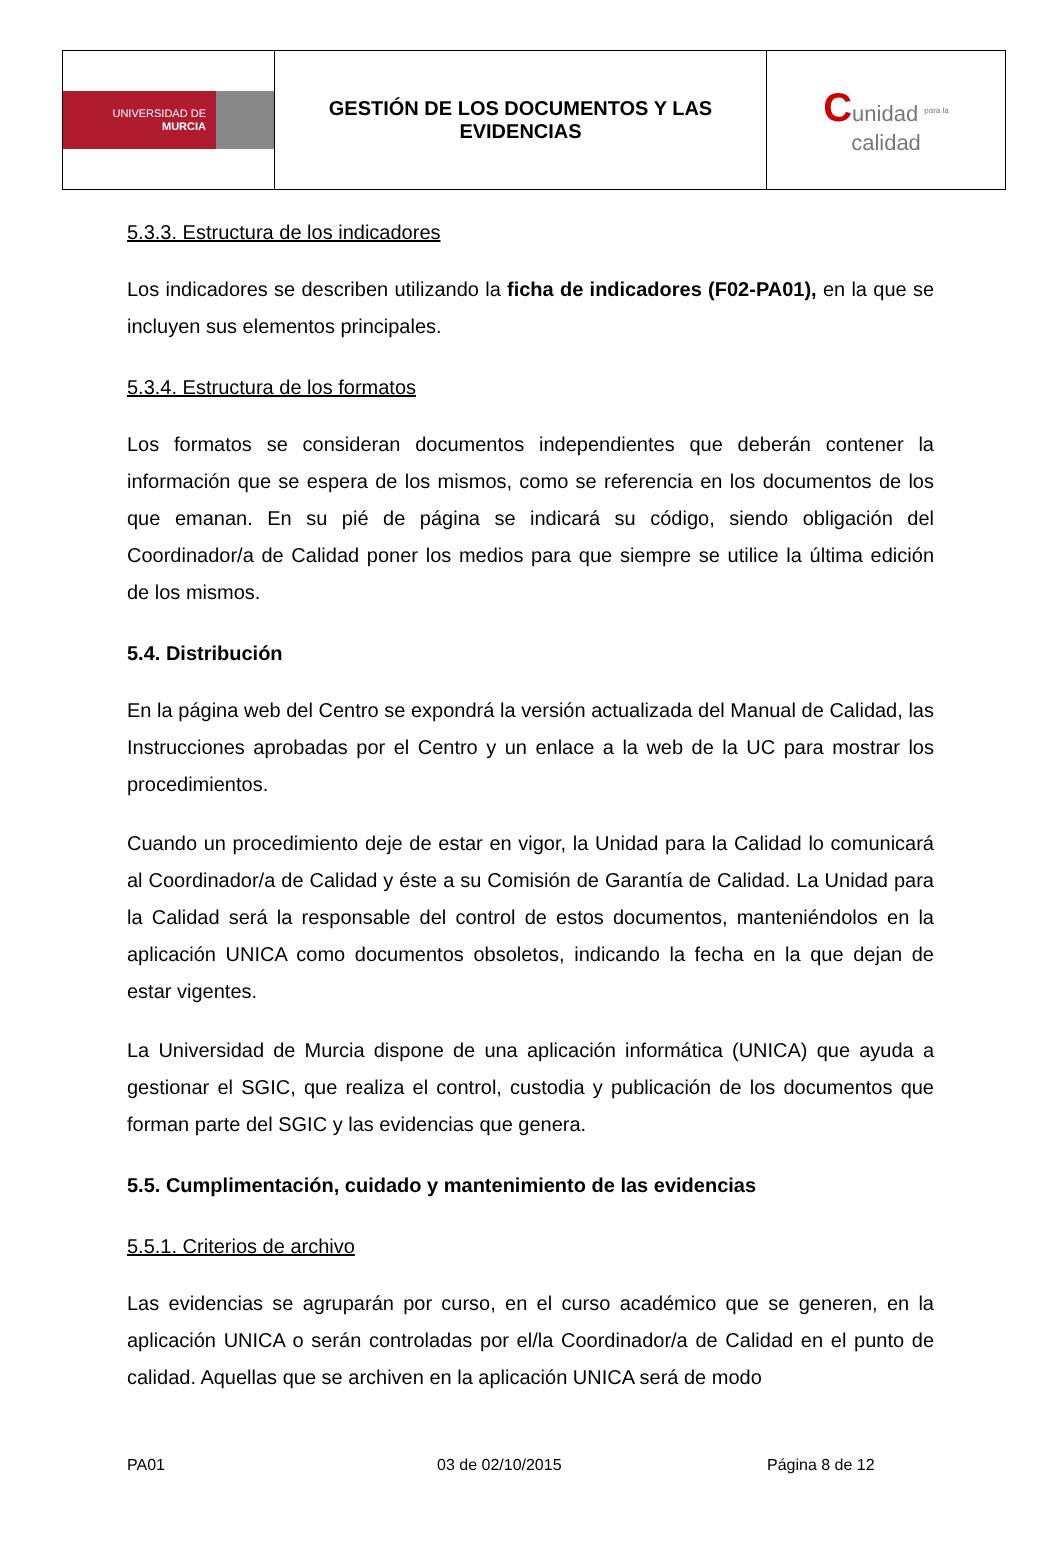| UNIVERSIDAD DE MURCIA | GESTIÓN DE LOS DOCUMENTOS Y LAS EVIDENCIAS | C unidad <sup>para la</sup> calidad |
5.3.3. Estructura de los indicadores
Los indicadores se describen utilizando la ficha de indicadores (F02-PA01), en la que se incluyen sus elementos principales.
5.3.4. Estructura de los formatos
Los formatos se consideran documentos independientes que deberán contener la información que se espera de los mismos, como se referencia en los documentos de los que emanan. En su pié de página se indicará su código, siendo obligación del Coordinador/a de Calidad poner los medios para que siempre se utilice la última edición de los mismos.
5.4. Distribución
En la página web del Centro se expondrá la versión actualizada del Manual de Calidad, las Instrucciones aprobadas por el Centro y un enlace a la web de la UC para mostrar los procedimientos.
Cuando un procedimiento deje de estar en vigor, la Unidad para la Calidad lo comunicará al Coordinador/a de Calidad y éste a su Comisión de Garantía de Calidad. La Unidad para la Calidad será la responsable del control de estos documentos, manteniéndolos en la aplicación UNICA como documentos obsoletos, indicando la fecha en la que dejan de estar vigentes.
La Universidad de Murcia dispone de una aplicación informática (UNICA) que ayuda a gestionar el SGIC, que realiza el control, custodia y publicación de los documentos que forman parte del SGIC y las evidencias que genera.
5.5. Cumplimentación, cuidado y mantenimiento de las evidencias
5.5.1. Criterios de archivo
Las evidencias se agruparán por curso, en el curso académico que se generen, en la aplicación UNICA o serán controladas por el/la Coordinador/a de Calidad en el punto de calidad. Aquellas que se archiven en la aplicación UNICA será de modo
PA01 03 de 02/10/2015 Página 8 de 12